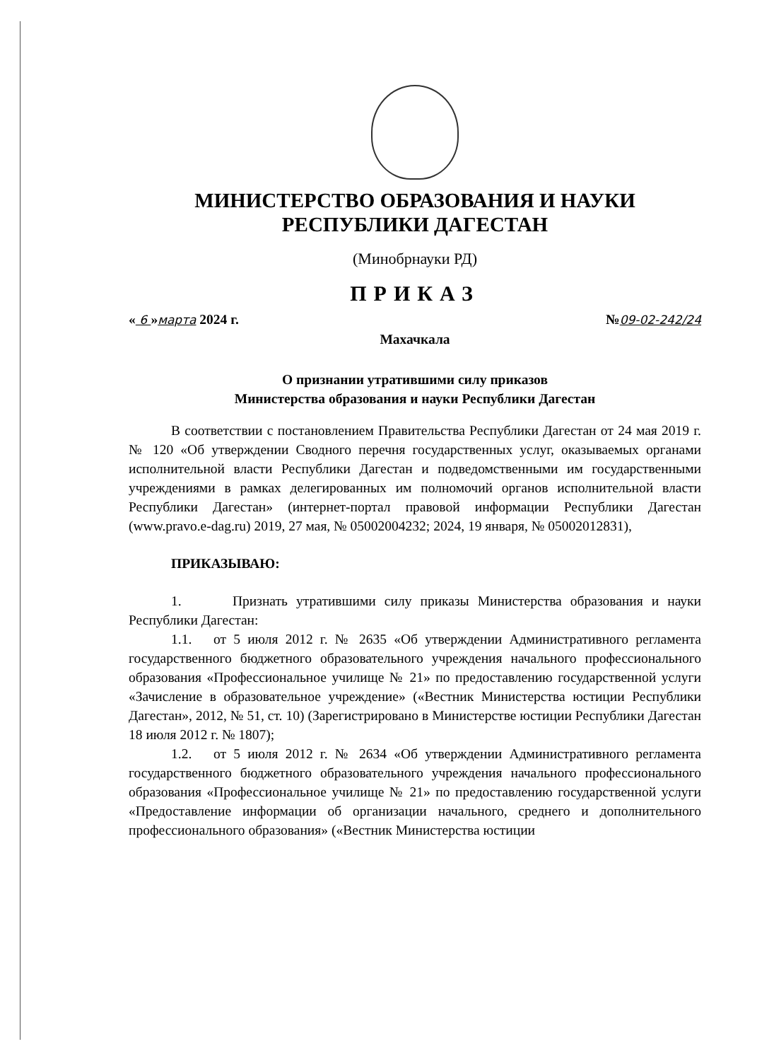МИНИСТЕРСТВО ОБРАЗОВАНИЯ И НАУКИ
РЕСПУБЛИКИ ДАГЕСТАН
(Минобрнауки РД)
ПРИКАЗ
« 6 »марта 2024 г. №09-02-242/24
Махачкала
О признании утратившими силу приказов
Министерства образования и науки Республики Дагестан
В соответствии с постановлением Правительства Республики Дагестан от 24 мая 2019 г. № 120 «Об утверждении Сводного перечня государственных услуг, оказываемых органами исполнительной власти Республики Дагестан и подведомственными им государственными учреждениями в рамках делегированных им полномочий органов исполнительной власти Республики Дагестан» (интернет-портал правовой информации Республики Дагестан (www.pravo.e-dag.ru) 2019, 27 мая, № 05002004232; 2024, 19 января, № 05002012831),
ПРИКАЗЫВАЮ:
1. Признать утратившими силу приказы Министерства образования и науки Республики Дагестан:
1.1. от 5 июля 2012 г. № 2635 «Об утверждении Административного регламента государственного бюджетного образовательного учреждения начального профессионального образования «Профессиональное училище № 21» по предоставлению государственной услуги «Зачисление в образовательное учреждение» («Вестник Министерства юстиции Республики Дагестан», 2012, № 51, ст. 10) (Зарегистрировано в Министерстве юстиции Республики Дагестан 18 июля 2012 г. № 1807);
1.2. от 5 июля 2012 г. № 2634 «Об утверждении Административного регламента государственного бюджетного образовательного учреждения начального профессионального образования «Профессиональное училище № 21» по предоставлению государственной услуги «Предоставление информации об организации начального, среднего и дополнительного профессионального образования» («Вестник Министерства юстиции